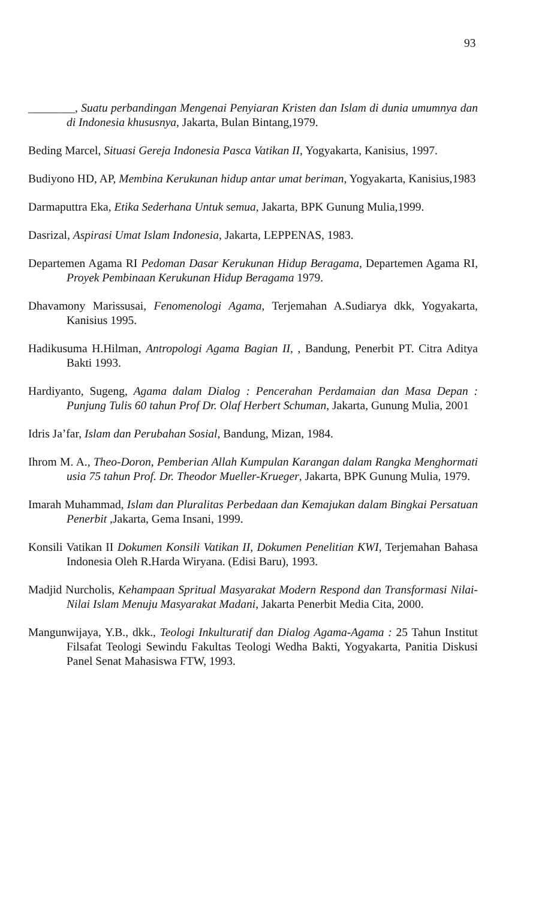93
________, Suatu perbandingan Mengenai Penyiaran Kristen dan Islam di dunia umumnya dan di Indonesia khususnya, Jakarta, Bulan Bintang,1979.
Beding Marcel, Situasi Gereja Indonesia Pasca Vatikan II, Yogyakarta, Kanisius, 1997.
Budiyono HD, AP, Membina Kerukunan hidup antar umat beriman, Yogyakarta, Kanisius,1983
Darmaputtra Eka, Etika Sederhana Untuk semua, Jakarta, BPK Gunung Mulia,1999.
Dasrizal, Aspirasi Umat Islam Indonesia, Jakarta, LEPPENAS, 1983.
Departemen Agama RI Pedoman Dasar Kerukunan Hidup Beragama, Departemen Agama RI, Proyek Pembinaan Kerukunan Hidup Beragama 1979.
Dhavamony Marissusai, Fenomenologi Agama, Terjemahan A.Sudiarya dkk, Yogyakarta, Kanisius 1995.
Hadikusuma H.Hilman, Antropologi Agama Bagian II, , Bandung, Penerbit PT. Citra Aditya Bakti 1993.
Hardiyanto, Sugeng, Agama dalam Dialog : Pencerahan Perdamaian dan Masa Depan : Punjung Tulis 60 tahun Prof Dr. Olaf Herbert Schuman, Jakarta, Gunung Mulia, 2001
Idris Ja’far, Islam dan Perubahan Sosial, Bandung, Mizan, 1984.
Ihrom M. A., Theo-Doron, Pemberian Allah Kumpulan Karangan dalam Rangka Menghormati usia 75 tahun Prof. Dr. Theodor Mueller-Krueger, Jakarta, BPK Gunung Mulia, 1979.
Imarah Muhammad, Islam dan Pluralitas Perbedaan dan Kemajukan dalam Bingkai Persatuan Penerbit ,Jakarta, Gema Insani, 1999.
Konsili Vatikan II Dokumen Konsili Vatikan II, Dokumen Penelitian KWI, Terjemahan Bahasa Indonesia Oleh R.Harda Wiryana. (Edisi Baru), 1993.
Madjid Nurcholis, Kehampaan Spritual Masyarakat Modern Respond dan Transformasi Nilai-Nilai Islam Menuju Masyarakat Madani, Jakarta Penerbit Media Cita, 2000.
Mangunwijaya, Y.B., dkk., Teologi Inkulturatif dan Dialog Agama-Agama : 25 Tahun Institut Filsafat Teologi Sewindu Fakultas Teologi Wedha Bakti, Yogyakarta, Panitia Diskusi Panel Senat Mahasiswa FTW, 1993.